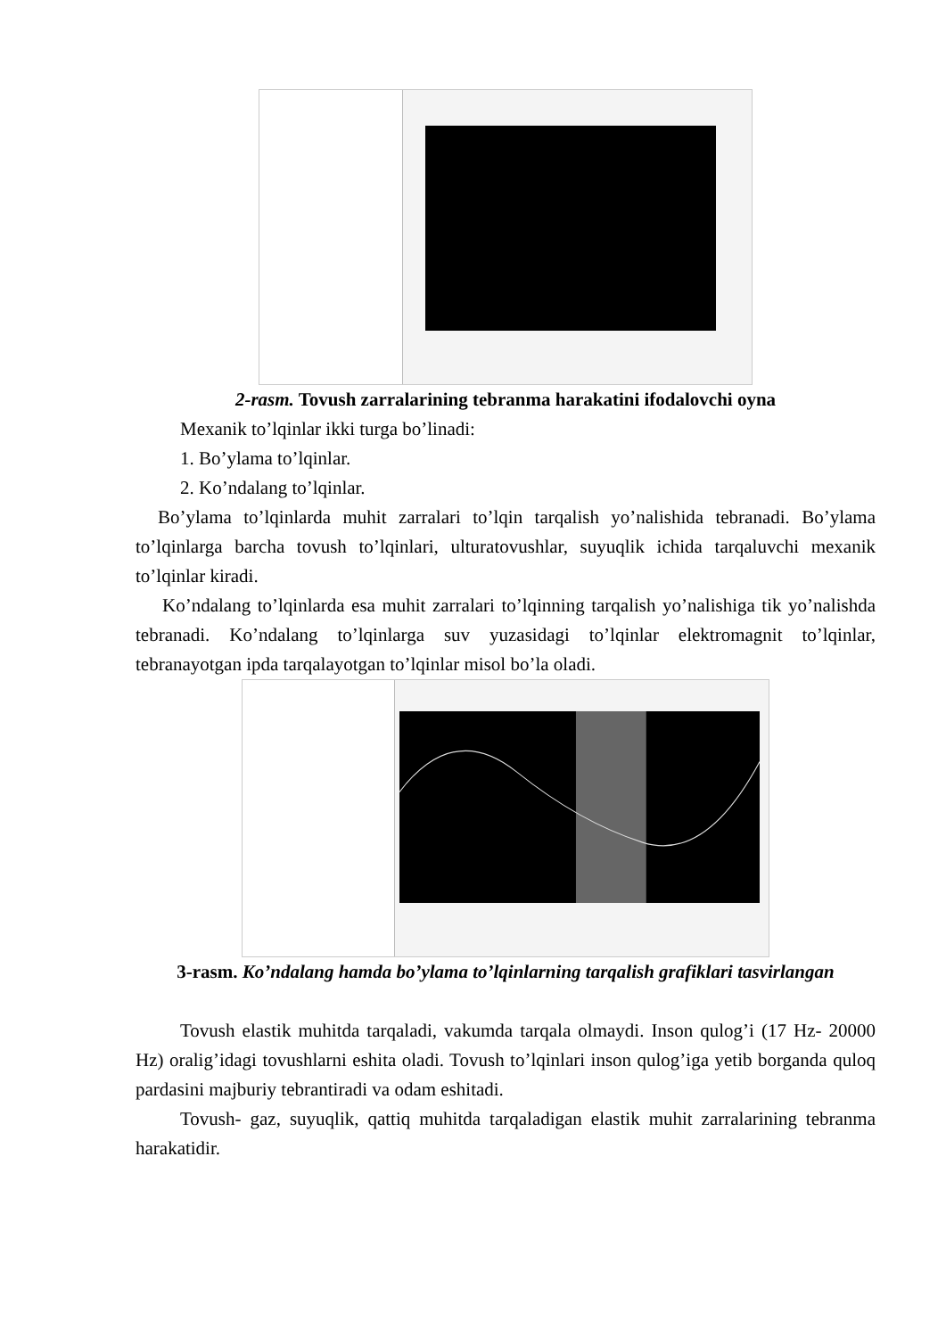2-rasm. Tovush zarralarining tebranma harakatini ifodalovchi oyna
Mexanik to’lqinlar ikki turga bo’linadi:
1. Bo’ylama to’lqinlar.
2. Ko’ndalang to’lqinlar.
Bo’ylama to’lqinlarda muhit zarralari to’lqin tarqalish yo’nalishida tebranadi. Bo’ylama to’lqinlarga barcha tovush to’lqinlari, ulturatovushlar, suyuqlik ichida tarqaluvchi mexanik to’lqinlar kiradi.
Ko’ndalang to’lqinlarda esa muhit zarralari to’lqinning tarqalish yo’nalishiga tik yo’nalishda tebranadi. Ko’ndalang to’lqinlarga suv yuzasidagi to’lqinlar elektromagnit to’lqinlar, tebranayotgan ipda tarqalayotgan to’lqinlar misol bo’la oladi.
3-rasm. Ko’ndalang hamda bo’ylama to’lqinlarning tarqalish grafiklari tasvirlangan
Tovush elastik muhitda tarqaladi, vakumda tarqala olmaydi. Inson qulog’i (17 Hz- 20000 Hz) oralig’idagi tovushlarni eshita oladi. Tovush to’lqinlari inson qulog’iga yetib borganda quloq pardasini majburiy tebrantiradi va odam eshitadi.
Tovush- gaz, suyuqlik, qattiq muhitda tarqaladigan elastik muhit zarralarining tebranma harakatidir.